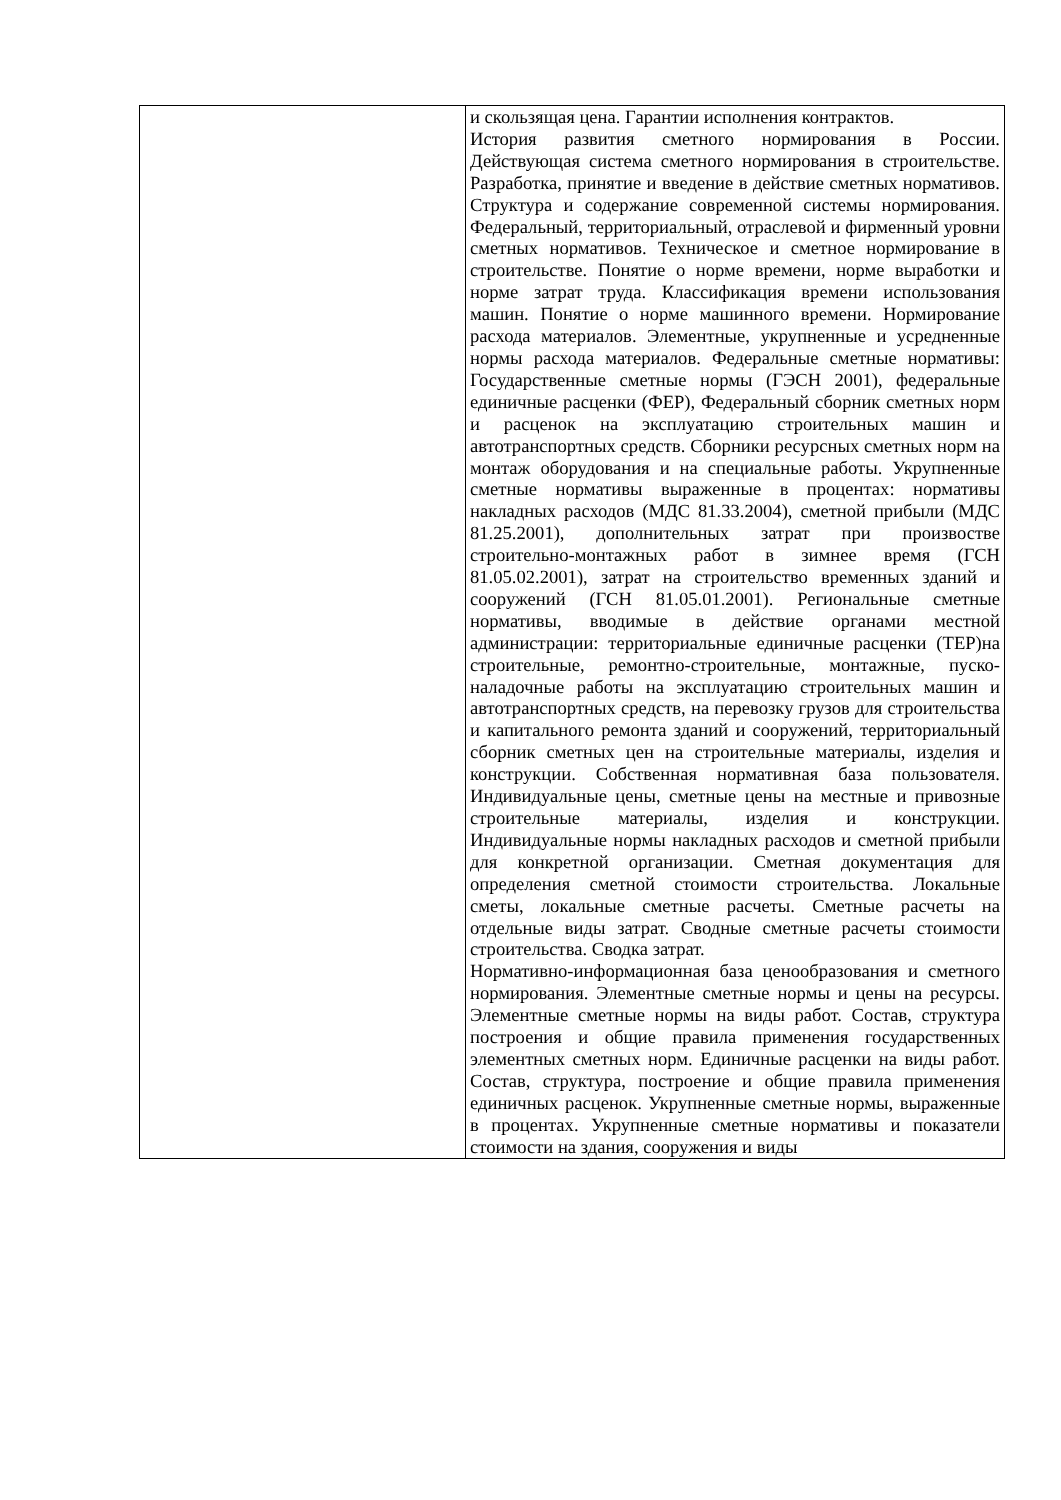| | и скользящая цена. Гарантии исполнения контрактов. История развития сметного нормирования в России. Действующая система сметного нормирования в строительстве. Разработка, принятие и введение в действие сметных нормативов. Структура и содержание современной системы нормирования. Федеральный, территориальный, отраслевой и фирменный уровни сметных нормативов. Техническое и сметное нормирование в строительстве. Понятие о норме времени, норме выработки и норме затрат труда. Классификация времени использования машин. Понятие о норме машинного времени. Нормирование расхода материалов. Элементные, укрупненные и усредненные нормы расхода материалов. Федеральные сметные нормативы: Государственные сметные нормы (ГЭСН 2001), федеральные единичные расценки (ФЕР), Федеральный сборник сметных норм и расценок на эксплуатацию строительных машин и автотранспортных средств. Сборники ресурсных сметных норм на монтаж оборудования и на специальные работы. Укрупненные сметные нормативы выраженные в процентах: нормативы накладных расходов (МДС 81.33.2004), сметной прибыли (МДС 81.25.2001), дополнительных затрат при произвостве строительно-монтажных работ в зимнее время (ГСН 81.05.02.2001), затрат на строительство временных зданий и сооружений (ГСН 81.05.01.2001). Региональные сметные нормативы, вводимые в действие органами местной администрации: территориальные единичные расценки (ТЕР)на строительные, ремонтно-строительные, монтажные, пуско-наладочные работы на эксплуатацию строительных машин и автотранспортных средств, на перевозку грузов для строительства и капитального ремонта зданий и сооружений, территориальный сборник сметных цен на строительные материалы, изделия и конструкции. Собственная нормативная база пользователя. Индивидуальные цены, сметные цены на местные и привозные строительные материалы, изделия и конструкции. Индивидуальные нормы накладных расходов и сметной прибыли для конкретной организации. Сметная документация для определения сметной стоимости строительства. Локальные сметы, локальные сметные расчеты. Сметные расчеты на отдельные виды затрат. Сводные сметные расчеты стоимости строительства. Сводка затрат. Нормативно-информационная база ценообразования и сметного нормирования. Элементные сметные нормы и цены на ресурсы. Элементные сметные нормы на виды работ. Состав, структура построения и общие правила применения государственных элементных сметных норм. Единичные расценки на виды работ. Состав, структура, построение и общие правила применения единичных расценок. Укрупненные сметные нормы, выраженные в процентах. Укрупненные сметные нормативы и показатели стоимости на здания, сооружения и виды |